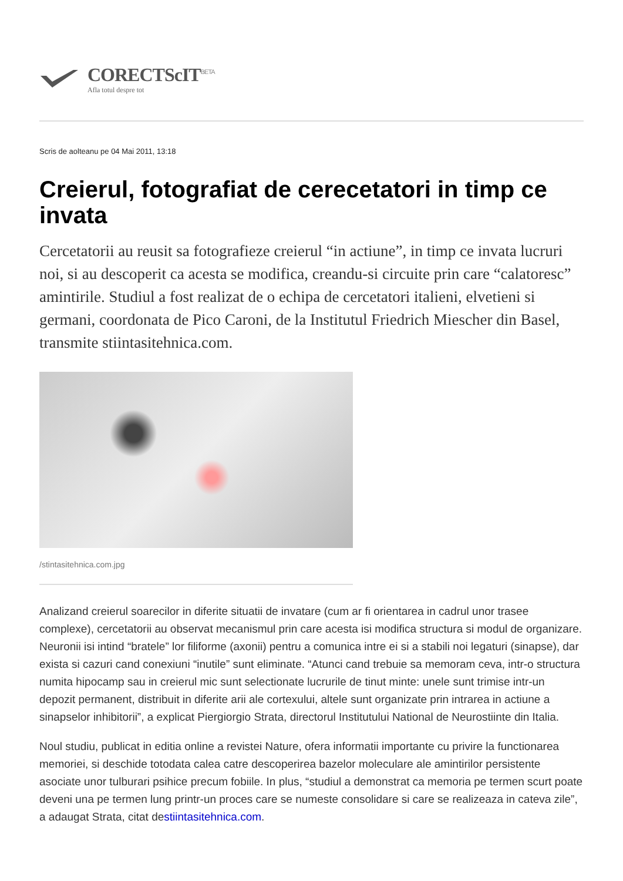CORECTScIT<sup>BETA</sup>
Afla totul despre tot
Scris de aolteanu pe 04 Mai 2011, 13:18
Creierul, fotografiat de cerecetatori in timp ce invata
Cercetatorii au reusit sa fotografieze creierul “in actiune”, in timp ce invata lucruri noi, si au descoperit ca acesta se modifica, creandu-si circuite prin care “calatoresc” amintirile. Studiul a fost realizat de o echipa de cercetatori italieni, elvetieni si germani, coordonata de Pico Caroni, de la Institutul Friedrich Miescher din Basel, transmite stiintasitehnica.com.
/stintasitehnica.com.jpg
Analizand creierul soarecilor in diferite situatii de invatare (cum ar fi orientarea in cadrul unor trasee complexe), cercetatorii au observat mecanismul prin care acesta isi modifica structura si modul de organizare. Neuronii isi intind “bratele” lor filiforme (axonii) pentru a comunica intre ei si a stabili noi legaturi (sinapse), dar exista si cazuri cand conexiuni “inutile” sunt eliminate. “Atunci cand trebuie sa memoram ceva, intr-o structura numita hipocamp sau in creierul mic sunt selectionate lucrurile de tinut minte: unele sunt trimise intr-un depozit permanent, distribuit in diferite arii ale cortexului, altele sunt organizate prin intrarea in actiune a sinapselor inhibitorii”, a explicat Piergiorgio Strata, directorul Institutului National de Neurostiinte din Italia.
Noul studiu, publicat in editia online a revistei Nature, ofera informatii importante cu privire la functionarea memoriei, si deschide totodata calea catre descoperirea bazelor moleculare ale amintirilor persistente asociate unor tulburari psihice precum fobiile. In plus, “studiul a demonstrat ca memoria pe termen scurt poate deveni una pe termen lung printr-un proces care se numeste consolidare si care se realizeaza in cateva zile”, a adaugat Strata, citat destiintasitehnica.com.